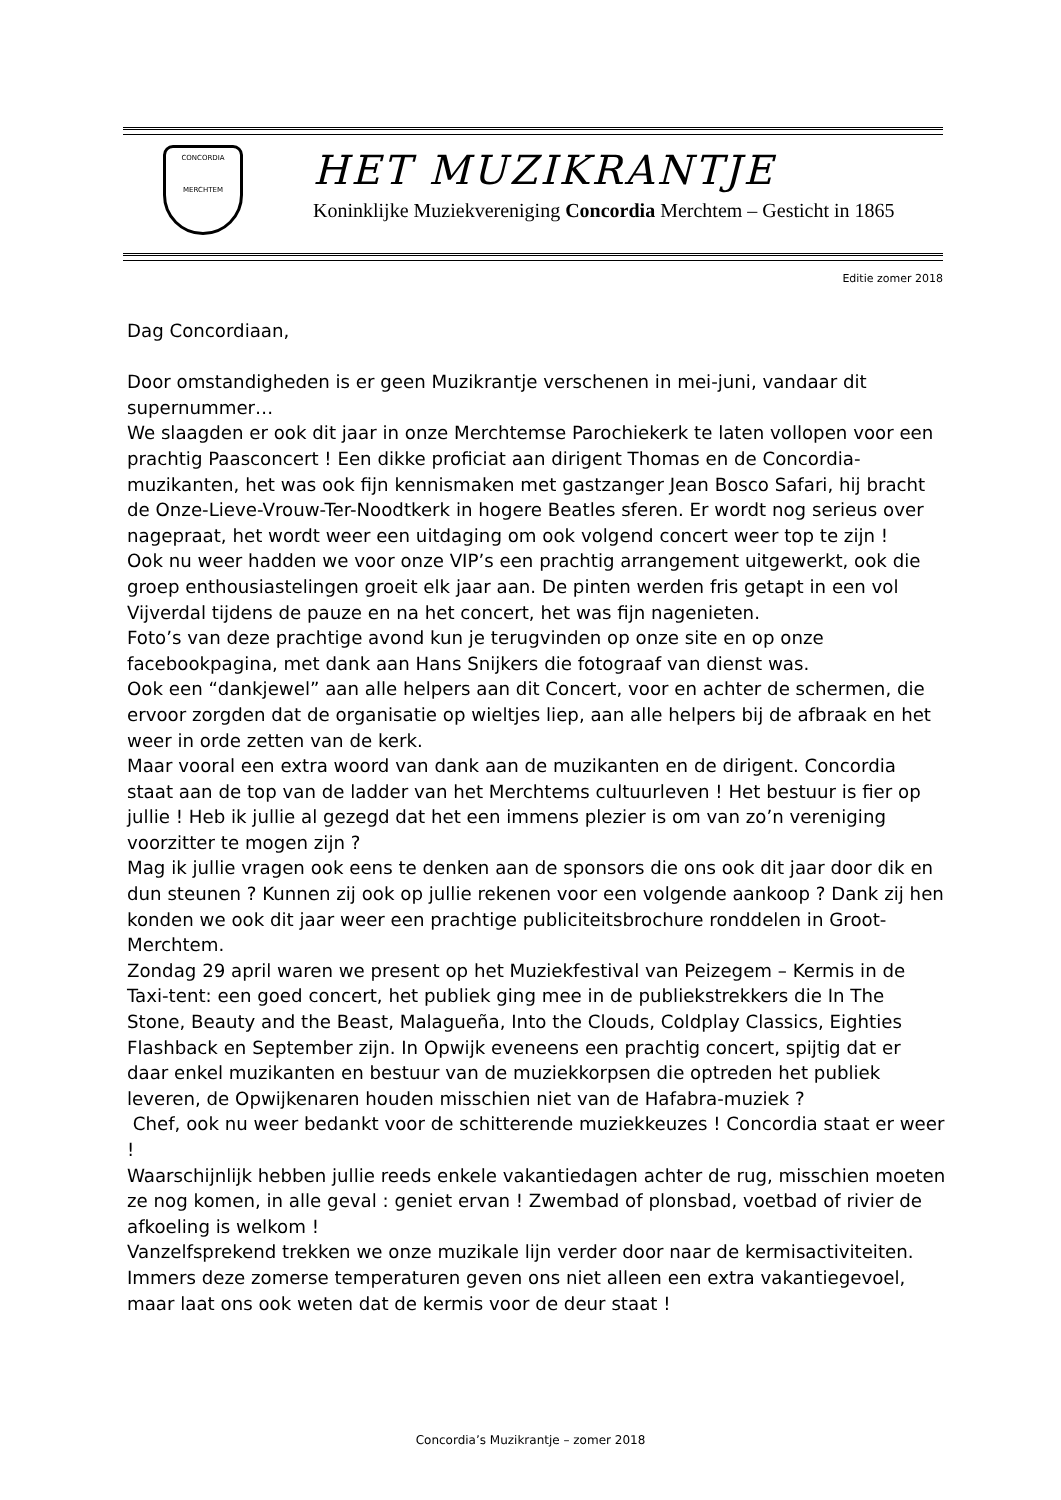CONCORDIA
MERCHTEM
HET MUZIKRANTJE
Koninklijke Muziekvereniging Concordia Merchtem – Gesticht in 1865
Editie zomer 2018
Dag Concordiaan,
Door omstandigheden is er geen Muzikrantje verschenen in mei-juni, vandaar dit supernummer…
We slaagden er ook dit jaar in onze Merchtemse Parochiekerk te laten vollopen voor een prachtig Paasconcert ! Een dikke proficiat aan dirigent Thomas en de Concordia-muzikanten, het was ook fijn kennismaken met gastzanger Jean Bosco Safari, hij bracht de Onze-Lieve-Vrouw-Ter-Noodtkerk in hogere Beatles sferen. Er wordt nog serieus over nagepraat, het wordt weer een uitdaging om ook volgend concert weer top te zijn !
Ook nu weer hadden we voor onze VIP’s een prachtig arrangement uitgewerkt, ook die groep enthousiastelingen groeit elk jaar aan. De pinten werden fris getapt in een vol Vijverdal tijdens de pauze en na het concert, het was fijn nagenieten.
Foto’s van deze prachtige avond kun je terugvinden op onze site en op onze facebookpagina, met dank aan Hans Snijkers die fotograaf van dienst was.
Ook een “dankjewel” aan alle helpers aan dit Concert, voor en achter de schermen, die ervoor zorgden dat de organisatie op wieltjes liep, aan alle helpers bij de afbraak en het weer in orde zetten van de kerk.
Maar vooral een extra woord van dank aan de muzikanten en de dirigent. Concordia staat aan de top van de ladder van het Merchtems cultuurleven ! Het bestuur is fier op jullie ! Heb ik jullie al gezegd dat het een immens plezier is om van zo’n vereniging voorzitter te mogen zijn ?
Mag ik jullie vragen ook eens te denken aan de sponsors die ons ook dit jaar door dik en dun steunen ? Kunnen zij ook op jullie rekenen voor een volgende aankoop ? Dank zij hen konden we ook dit jaar weer een prachtige publiciteitsbrochure ronddelen in Groot-Merchtem.
Zondag 29 april waren we present op het Muziekfestival van Peizegem – Kermis in de Taxi-tent: een goed concert, het publiek ging mee in de publiekstrekkers die In The Stone, Beauty and the Beast, Malagueña, Into the Clouds, Coldplay Classics, Eighties Flashback en September zijn. In Opwijk eveneens een prachtig concert, spijtig dat er daar enkel muzikanten en bestuur van de muziekkorpsen die optreden het publiek leveren, de Opwijkenaren houden misschien niet van de Hafabra-muziek ?
Chef, ook nu weer bedankt voor de schitterende muziekkeuzes ! Concordia staat er weer !
Waarschijnlijk hebben jullie reeds enkele vakantiedagen achter de rug, misschien moeten ze nog komen, in alle geval : geniet ervan ! Zwembad of plonsbad, voetbad of rivier de afkoeling is welkom !
Vanzelfsprekend trekken we onze muzikale lijn verder door naar de kermisactiviteiten. Immers deze zomerse temperaturen geven ons niet alleen een extra vakantiegevoel, maar laat ons ook weten dat de kermis voor de deur staat !
Concordia’s Muzikrantje – zomer 2018